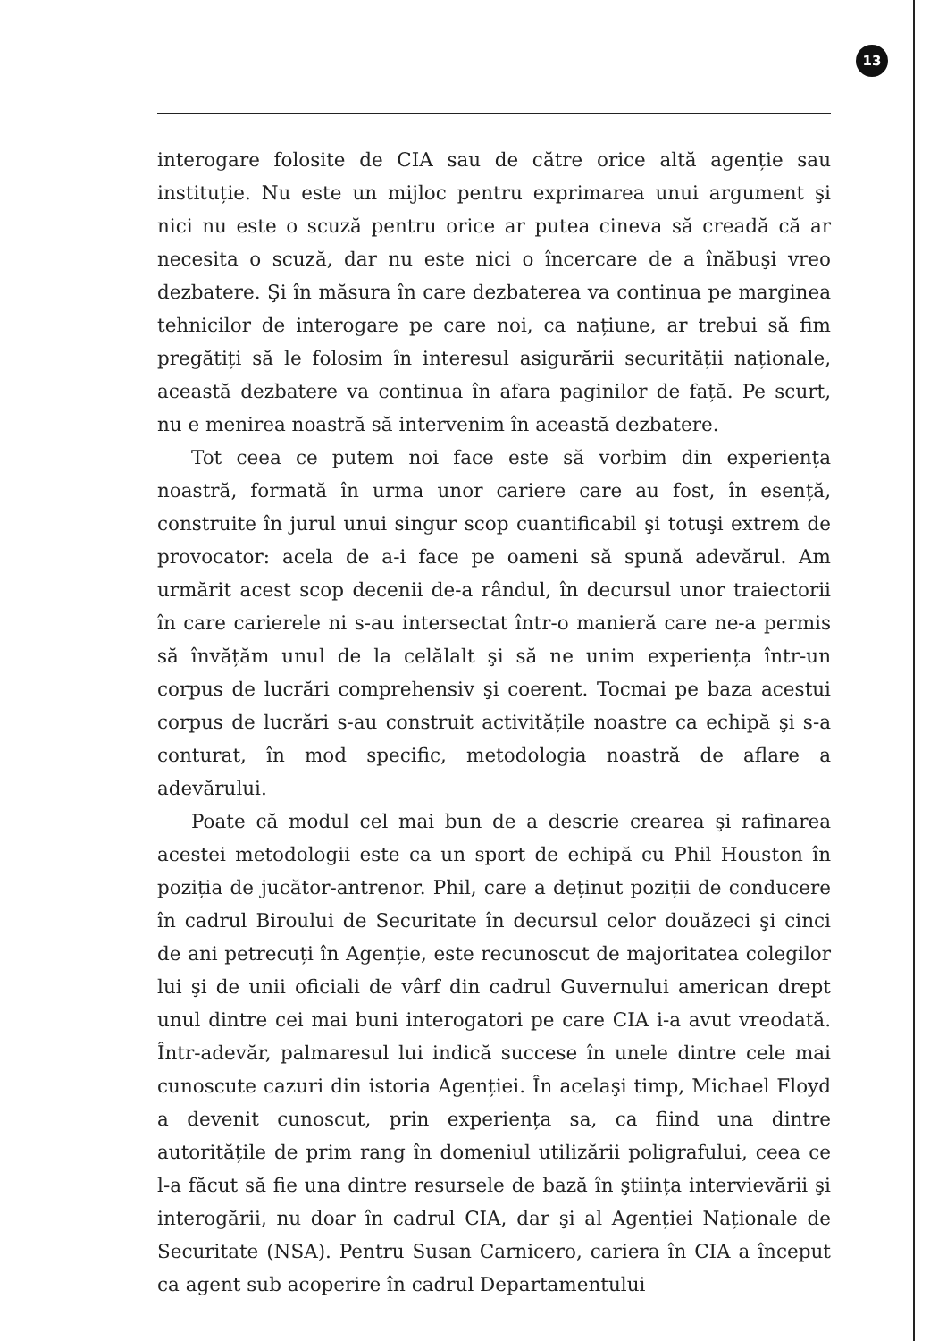13
interogare folosite de CIA sau de către orice altă agenție sau instituție. Nu este un mijloc pentru exprimarea unui argument şi nici nu este o scuză pentru orice ar putea cineva să creadă că ar necesita o scuză, dar nu este nici o încercare de a înăbuşi vreo dezbatere. Şi în măsura în care dezbaterea va continua pe marginea tehnicilor de interogare pe care noi, ca națiune, ar trebui să fim pregătiți să le folosim în interesul asigurării securității naționale, această dezbatere va continua în afara paginilor de față. Pe scurt, nu e menirea noastră să intervenim în această dezbatere.
Tot ceea ce putem noi face este să vorbim din experiența noastră, formată în urma unor cariere care au fost, în esență, construite în jurul unui singur scop cuantificabil şi totuşi extrem de provocator: acela de a-i face pe oameni să spună adevărul. Am urmărit acest scop decenii de-a rândul, în decursul unor traiectorii în care carierele ni s-au intersectat într-o manieră care ne-a permis să învățăm unul de la celălalt şi să ne unim experiența într-un corpus de lucrări comprehensiv şi coerent. Tocmai pe baza acestui corpus de lucrări s-au construit activitățile noastre ca echipă şi s-a conturat, în mod specific, metodologia noastră de aflare a adevărului.
Poate că modul cel mai bun de a descrie crearea şi rafinarea acestei metodologii este ca un sport de echipă cu Phil Houston în poziția de jucător-antrenor. Phil, care a deținut poziții de conducere în cadrul Biroului de Securitate în decursul celor douăzeci şi cinci de ani petrecuți în Agenție, este recunoscut de majoritatea colegilor lui şi de unii oficiali de vârf din cadrul Guvernului american drept unul dintre cei mai buni interogatori pe care CIA i-a avut vreodată. Într-adevăr, palmaresul lui indică succese în unele dintre cele mai cunoscute cazuri din istoria Agenției. În acelaşi timp, Michael Floyd a devenit cunoscut, prin experiența sa, ca fiind una dintre autoritățile de prim rang în domeniul utilizării poligrafului, ceea ce l-a făcut să fie una dintre resursele de bază în ştiința intervievării şi interogării, nu doar în cadrul CIA, dar şi al Agenției Naționale de Securitate (NSA). Pentru Susan Carnicero, cariera în CIA a început ca agent sub acoperire în cadrul Departamentului